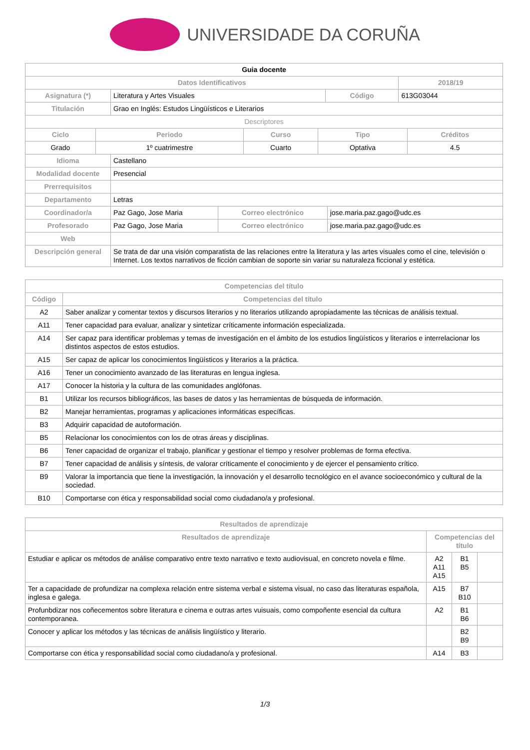UNIVERSIDADE DA CORUÑA
| Guia docente | | | |
| --- | --- | --- | --- |
| Datos Identificativos | | | 2018/19 |
| Asignatura (*) | Literatura y Artes Visuales | Código | 613G03044 |
| Titulación | Grao en Inglés: Estudos Lingüísticos e Literarios | | |
| Descriptores | | | |
| Ciclo | Periodo | Curso | Tipo | Créditos |
| --- | --- | --- | --- | --- |
| Grado | 1º cuatrimestre | Cuarto | Optativa | 4.5 |
| Idioma | Castellano | | |
| Modalidad docente | Presencial | | |
| Prerrequisitos | | | |
| Departamento | Letras | | |
| Coordinador/a | Paz Gago, Jose Maria | Correo electrónico | jose.maria.paz.gago@udc.es |
| Profesorado | Paz Gago, Jose Maria | Correo electrónico | jose.maria.paz.gago@udc.es |
| Web | | | |
| Descripción general | Se trata de dar una visión comparatista de las relaciones entre la literatura y las artes visuales como el cine, televisión o Internet. Los textos narrativos de ficción cambian de soporte sin variar su naturaleza ficcional y estética. | | |
| Competencias del título | |
| --- | --- |
| Código | Competencias del título |
| A2 | Saber analizar y comentar textos y discursos literarios y no literarios utilizando apropiadamente las técnicas de análisis textual. |
| A11 | Tener capacidad para evaluar, analizar y sintetizar críticamente información especializada. |
| A14 | Ser capaz para identificar problemas y temas de investigación en el ámbito de los estudios lingüísticos y literarios e interrelacionar los distintos aspectos de estos estudios. |
| A15 | Ser capaz de aplicar los conocimientos lingüísticos y literarios a la práctica. |
| A16 | Tener un conocimiento avanzado de las literaturas en lengua inglesa. |
| A17 | Conocer la historia y la cultura de las comunidades anglófonas. |
| B1 | Utilizar los recursos bibliográficos, las bases de datos y las herramientas de búsqueda de información. |
| B2 | Manejar herramientas, programas y aplicaciones informáticas específicas. |
| B3 | Adquirir capacidad de autoformación. |
| B5 | Relacionar los conocimientos con los de otras áreas y disciplinas. |
| B6 | Tener capacidad de organizar el trabajo, planificar y gestionar el tiempo y resolver problemas de forma efectiva. |
| B7 | Tener capacidad de análisis y síntesis, de valorar críticamente el conocimiento y de ejercer el pensamiento crítico. |
| B9 | Valorar la importancia que tiene la investigación, la innovación y el desarrollo tecnológico en el avance socioeconómico y cultural de la sociedad. |
| B10 | Comportarse con ética y responsabilidad social como ciudadano/a y profesional. |
| Resultados de aprendizaje | | | |
| --- | --- | --- | --- |
| Resultados de aprendizaje | Competencias del título | | |
| Estudiar e aplicar os métodos de análise comparativo entre texto narrativo e texto audiovisual, en concreto novela e filme. | A2 A11 A15 | B1 B5 | |
| Ter a capacidade de profundizar na complexa relación entre sistema verbal e sistema visual, no caso das literaturas española, inglesa e galega. | A15 | B7 B10 | |
| Profunbdizar nos coñecementos sobre literatura e cinema e outras artes vuisuais, como compoñente esencial da cultura contemporanea. | A2 | B1 B6 | |
| Conocer y aplicar los métodos y las técnicas de análisis lingüístico y literario. | | B2 B9 | |
| Comportarse con ética y responsabilidad social como ciudadano/a y profesional. | A14 | B3 | |
1/3